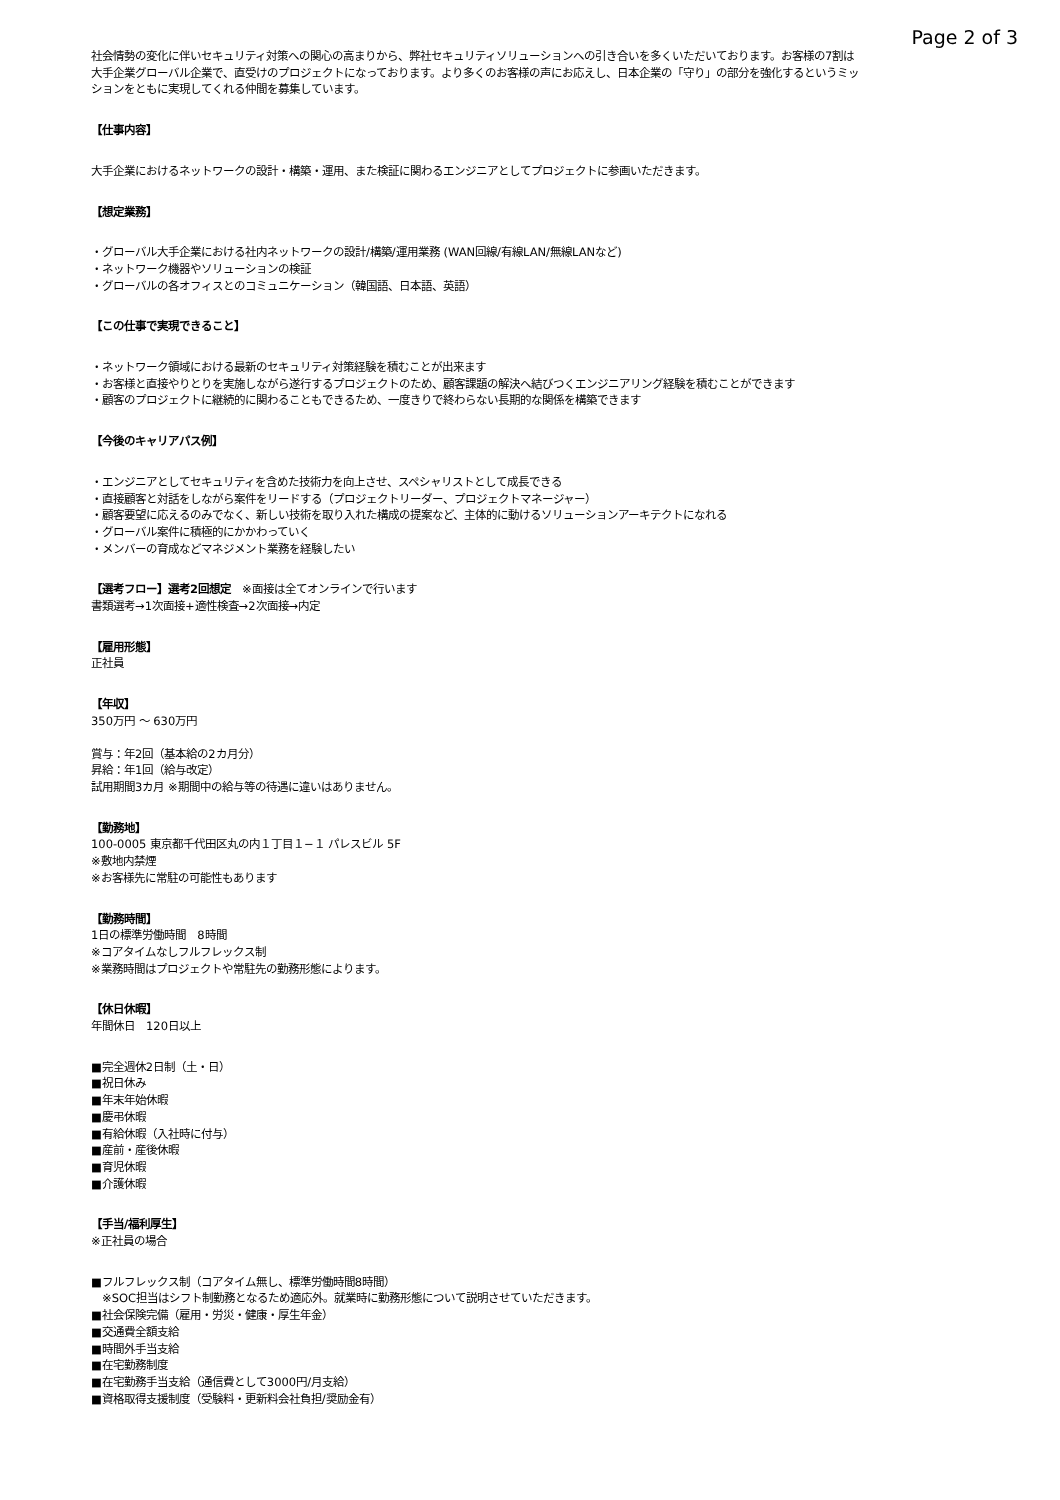Page 2 of 3
社会情勢の変化に伴いセキュリティ対策への関心の高まりから、弊社セキュリティソリューションへの引き合いを多くいただいております。お客様の7割は大手企業グローバル企業で、直受けのプロジェクトになっております。より多くのお客様の声にお応えし、日本企業の「守り」の部分を強化するというミッションをともに実現してくれる仲間を募集しています。
【仕事内容】
大手企業におけるネットワークの設計・構築・運用、また検証に関わるエンジニアとしてプロジェクトに参画いただきます。
【想定業務】
・グローバル大手企業における社内ネットワークの設計/構築/運用業務 (WAN回線/有線LAN/無線LANなど)
・ネットワーク機器やソリューションの検証
・グローバルの各オフィスとのコミュニケーション（韓国語、日本語、英語）
【この仕事で実現できること】
・ネットワーク領域における最新のセキュリティ対策経験を積むことが出来ます
・お客様と直接やりとりを実施しながら遂行するプロジェクトのため、顧客課題の解決へ結びつくエンジニアリング経験を積むことができます
・顧客のプロジェクトに継続的に関わることもできるため、一度きりで終わらない長期的な関係を構築できます
【今後のキャリアパス例】
・エンジニアとしてセキュリティを含めた技術力を向上させ、スペシャリストとして成長できる
・直接顧客と対話をしながら案件をリードする（プロジェクトリーダー、プロジェクトマネージャー）
・顧客要望に応えるのみでなく、新しい技術を取り入れた構成の提案など、主体的に動けるソリューションアーキテクトになれる
・グローバル案件に積極的にかかわっていく
・メンバーの育成などマネジメント業務を経験したい
【選考フロー】選考2回想定　※面接は全てオンラインで行います
書類選考→1次面接+適性検査→2次面接→内定
【雇用形態】
正社員
【年収】
350万円 〜 630万円
賞与：年2回（基本給の2カ月分）
昇給：年1回（給与改定）
試用期間3カ月 ※期間中の給与等の待遇に違いはありません。
【勤務地】
100-0005 東京都千代田区丸の内１丁目１−１ パレスビル 5F
※敷地内禁煙
※お客様先に常駐の可能性もあります
【勤務時間】
1日の標準労働時間　8時間
※コアタイムなしフルフレックス制
※業務時間はプロジェクトや常駐先の勤務形態によります。
【休日休暇】
年間休日　120日以上
■完全週休2日制（土・日）
■祝日休み
■年末年始休暇
■慶弔休暇
■有給休暇（入社時に付与）
■産前・産後休暇
■育児休暇
■介護休暇
【手当/福利厚生】
※正社員の場合
■フルフレックス制（コアタイム無し、標準労働時間8時間）
　※SOC担当はシフト制勤務となるため適応外。就業時に勤務形態について説明させていただきます。
■社会保険完備（雇用・労災・健康・厚生年金）
■交通費全額支給
■時間外手当支給
■在宅勤務制度
■在宅勤務手当支給（通信費として3000円/月支給）
■資格取得支援制度（受験料・更新料会社負担/奨励金有）